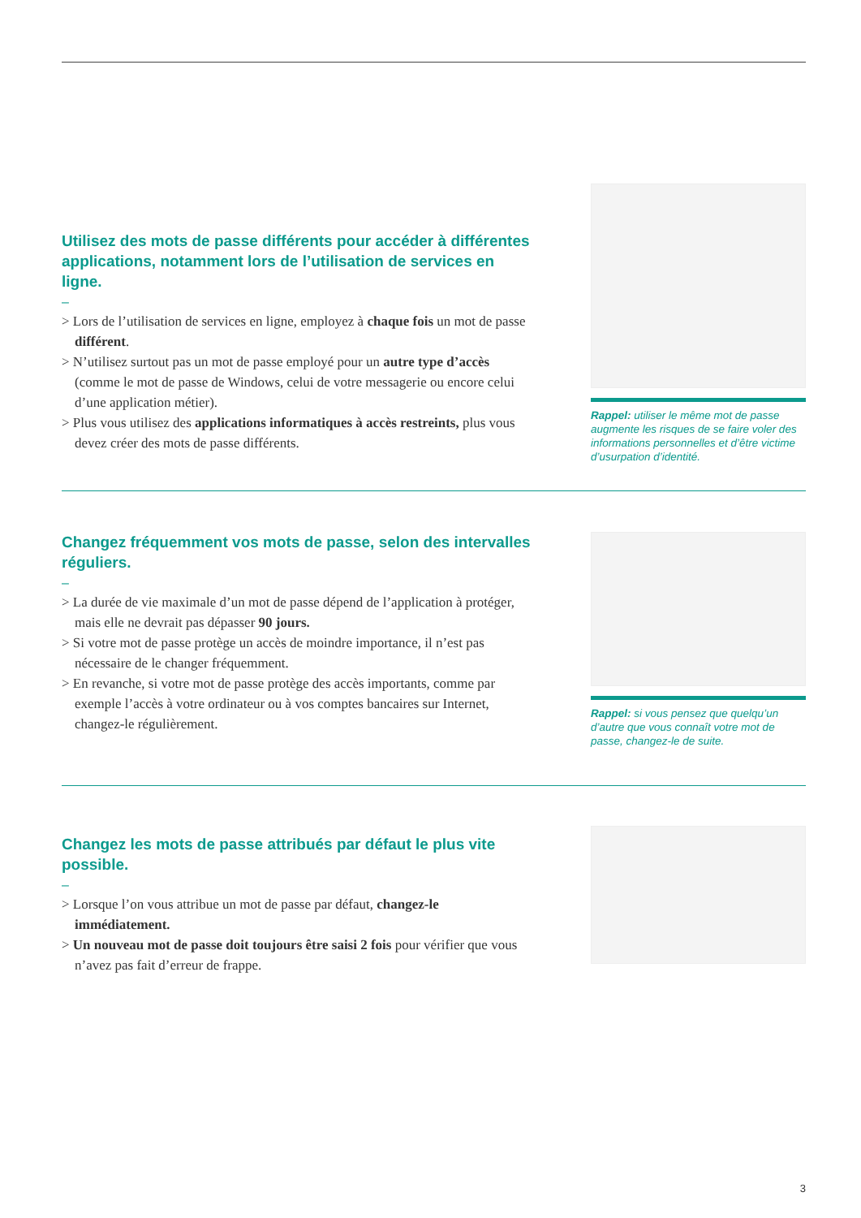Utilisez des mots de passe différents pour accéder à différentes applications, notamment lors de l’utilisation de services en ligne.
–
> Lors de l’utilisation de services en ligne, employez à chaque fois un mot de passe différent.
> N’utilisez surtout pas un mot de passe employé pour un autre type d’accès (comme le mot de passe de Windows, celui de votre messagerie ou encore celui d’une application métier).
> Plus vous utilisez des applications informatiques à accès restreints, plus vous devez créer des mots de passe différents.
Rappel: utiliser le même mot de passe augmente les risques de se faire voler des informations personnelles et d’être victime d’usurpation d’identité.
Changez fréquemment vos mots de passe, selon des intervalles réguliers.
–
> La durée de vie maximale d’un mot de passe dépend de l’application à protéger, mais elle ne devrait pas dépasser 90 jours.
> Si votre mot de passe protège un accès de moindre importance, il n’est pas nécessaire de le changer fréquemment.
> En revanche, si votre mot de passe protège des accès importants, comme par exemple l’accès à votre ordinateur ou à vos comptes bancaires sur Internet, changez-le régulièrement.
Rappel: si vous pensez que quelqu’un d’autre que vous connaît votre mot de passe, changez-le de suite.
Changez les mots de passe attribués par défaut le plus vite possible.
–
> Lorsque l’on vous attribue un mot de passe par défaut, changez-le immédiatement.
> Un nouveau mot de passe doit toujours être saisi 2 fois pour vérifier que vous n’avez pas fait d’erreur de frappe.
3